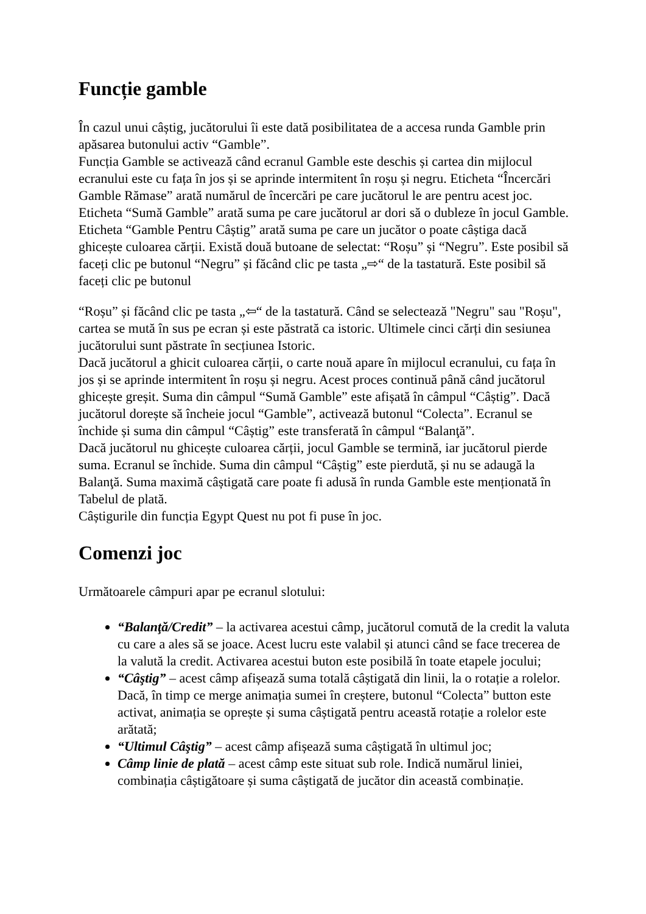Funcție gamble
În cazul unui câștig, jucătorului îi este dată posibilitatea de a accesa runda Gamble prin apăsarea butonului activ “Gamble”.
Funcția Gamble se activează când ecranul Gamble este deschis și cartea din mijlocul ecranului este cu fața în jos și se aprinde intermitent în roșu și negru. Eticheta “Încercări Gamble Rămase” arată numărul de încercări pe care jucătorul le are pentru acest joc. Eticheta “Sumă Gamble” arată suma pe care jucătorul ar dori să o dubleze în jocul Gamble. Eticheta “Gamble Pentru Câștig” arată suma pe care un jucător o poate câștiga dacă ghicește culoarea cărții. Există două butoane de selectat: “Roșu” și “Negru”. Este posibil să faceți clic pe butonul “Negru” și făcând clic pe tasta „⇨“ de la tastatură. Este posibil să faceți clic pe butonul
“Roșu” și făcând clic pe tasta „⇦“ de la tastatură. Când se selectează "Negru" sau "Roșu", cartea se mută în sus pe ecran și este păstrată ca istoric. Ultimele cinci cărți din sesiunea jucătorului sunt păstrate în secțiunea Istoric.
Dacă jucătorul a ghicit culoarea cărții, o carte nouă apare în mijlocul ecranului, cu fața în jos și se aprinde intermitent în roșu și negru. Acest proces continuă până când jucătorul ghicește greșit. Suma din câmpul “Sumă Gamble” este afișată în câmpul “Câștig”. Dacă jucătorul dorește să încheie jocul “Gamble”, activează butonul “Colecta”. Ecranul se închide și suma din câmpul “Câștig” este transferată în câmpul “Balanţă”.
Dacă jucătorul nu ghicește culoarea cărții, jocul Gamble se termină, iar jucătorul pierde suma. Ecranul se închide. Suma din câmpul “Câștig” este pierdută, și nu se adaugă la Balanţă. Suma maximă câștigată care poate fi adusă în runda Gamble este menționată în Tabelul de plată.
Câștigurile din funcția Egypt Quest nu pot fi puse în joc.
Comenzi joc
Următoarele câmpuri apar pe ecranul slotului:
“Balanţă/Credit” – la activarea acestui câmp, jucătorul comută de la credit la valuta cu care a ales să se joace. Acest lucru este valabil și atunci când se face trecerea de la valută la credit. Activarea acestui buton este posibilă în toate etapele jocului;
“Câştig” – acest câmp afișează suma totală câștigată din linii, la o rotație a rolelor. Dacă, în timp ce merge animația sumei în creștere, butonul “Colecta” button este activat, animația se oprește și suma câștigată pentru această rotație a rolelor este arătată;
“Ultimul Câştig” – acest câmp afișează suma câștigată în ultimul joc;
Câmp linie de plată – acest câmp este situat sub role. Indică numărul liniei, combinația câștigătoare și suma câștigată de jucător din această combinație.